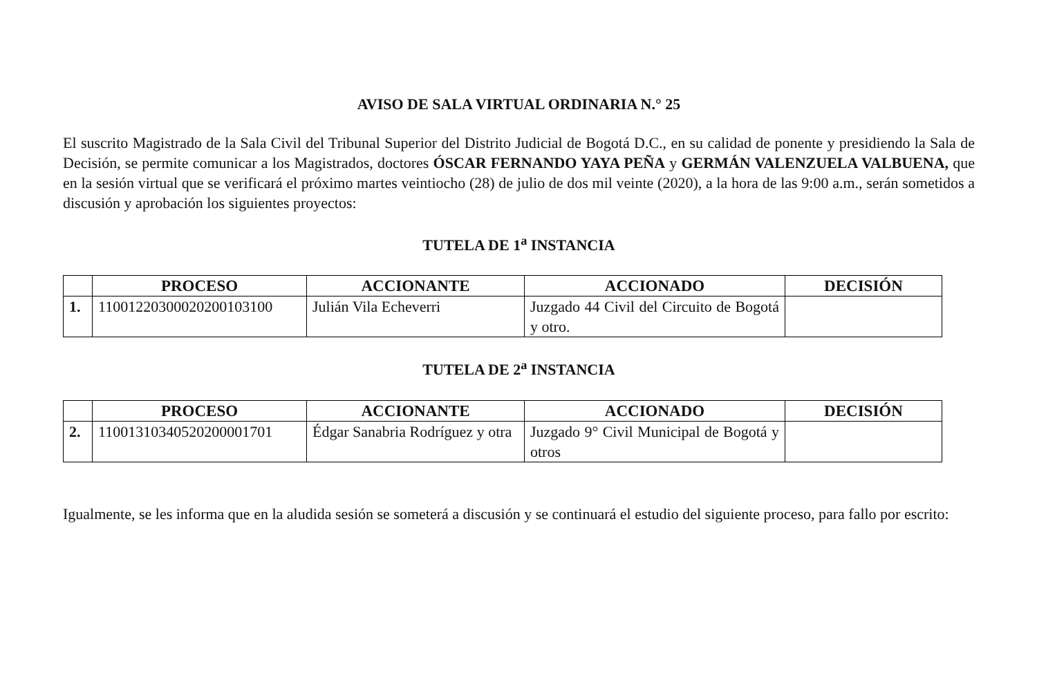AVISO DE SALA VIRTUAL ORDINARIA N.° 25
El suscrito Magistrado de la Sala Civil del Tribunal Superior del Distrito Judicial de Bogotá D.C., en su calidad de ponente y presidiendo la Sala de Decisión, se permite comunicar a los Magistrados, doctores ÓSCAR FERNANDO YAYA PEÑA y GERMÁN VALENZUELA VALBUENA, que en la sesión virtual que se verificará el próximo martes veintiocho (28) de julio de dos mil veinte (2020), a la hora de las 9:00 a.m., serán sometidos a discusión y aprobación los siguientes proyectos:
TUTELA DE 1<sup>a</sup> INSTANCIA
| | PROCESO | ACCIONANTE | ACCIONADO | DECISIÓN |
| --- | --- | --- | --- | --- |
| 1. | 11001220300020200103100 | Julián Vila Echeverri | Juzgado 44 Civil del Circuito de Bogotá y otro. | |
TUTELA DE 2<sup>a</sup> INSTANCIA
| | PROCESO | ACCIONANTE | ACCIONADO | DECISIÓN |
| --- | --- | --- | --- | --- |
| 2. | 11001310340520200001701 | Édgar Sanabria Rodríguez y otra | Juzgado 9° Civil Municipal de Bogotá y otros | |
Igualmente, se les informa que en la aludida sesión se someterá a discusión y se continuará el estudio del siguiente proceso, para fallo por escrito: